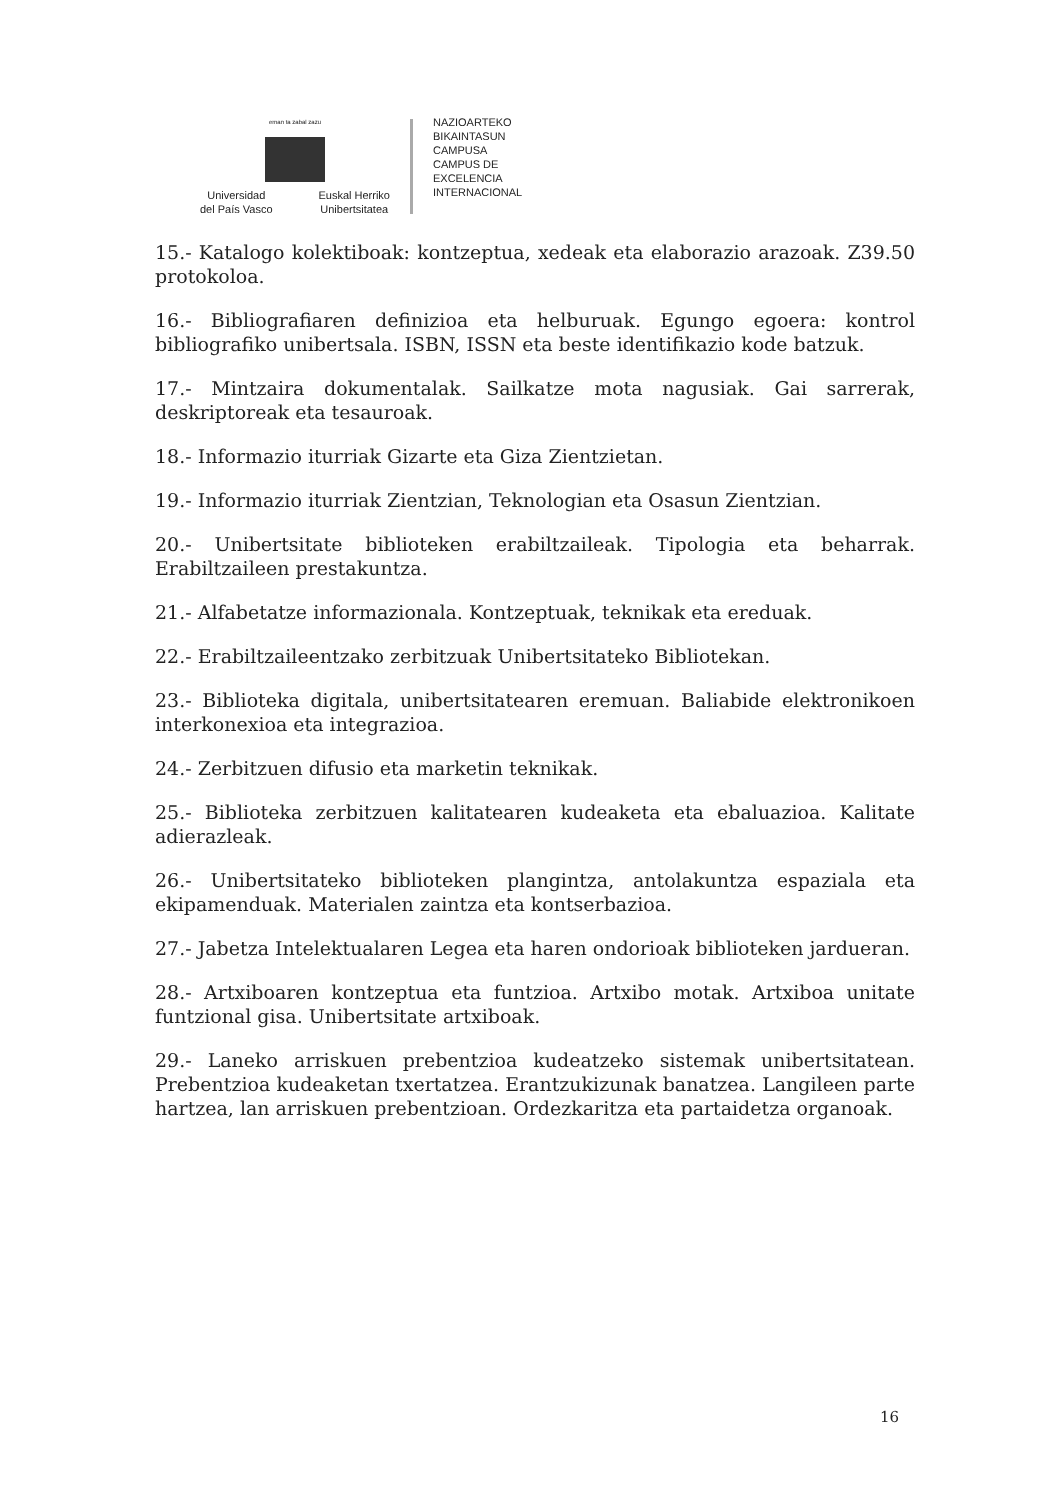eman ta zabal zazu
Universidad
del País Vasco Euskal Herriko
Unibertsitatea
NAZIOARTEKO
BIKAINTASUN
CAMPUSA
CAMPUS DE
EXCELENCIA
INTERNACIONAL
15.- Katalogo kolektiboak: kontzeptua, xedeak eta elaborazio arazoak. Z39.50 protokoloa.
16.- Bibliografiaren definizioa eta helburuak. Egungo egoera: kontrol bibliografiko unibertsala. ISBN, ISSN eta beste identifikazio kode batzuk.
17.- Mintzaira dokumentalak. Sailkatze mota nagusiak. Gai sarrerak, deskriptoreak eta tesauroak.
18.- Informazio iturriak Gizarte eta Giza Zientzietan.
19.- Informazio iturriak Zientzian, Teknologian eta Osasun Zientzian.
20.- Unibertsitate biblioteken erabiltzaileak. Tipologia eta beharrak. Erabiltzaileen prestakuntza.
21.- Alfabetatze informazionala. Kontzeptuak, teknikak eta ereduak.
22.- Erabiltzaileentzako zerbitzuak Unibertsitateko Bibliotekan.
23.- Biblioteka digitala, unibertsitatearen eremuan. Baliabide elektronikoen interkonexioa eta integrazioa.
24.- Zerbitzuen difusio eta marketin teknikak.
25.- Biblioteka zerbitzuen kalitatearen kudeaketa eta ebaluazioa. Kalitate adierazleak.
26.- Unibertsitateko biblioteken plangintza, antolakuntza espaziala eta ekipamenduak. Materialen zaintza eta kontserbazioa.
27.- Jabetza Intelektualaren Legea eta haren ondorioak biblioteken jardueran.
28.- Artxiboaren kontzeptua eta funtzioa. Artxibo motak. Artxiboa unitate funtzional gisa. Unibertsitate artxiboak.
29.- Laneko arriskuen prebentzioa kudeatzeko sistemak unibertsitatean. Prebentzioa kudeaketan txertatzea. Erantzukizunak banatzea. Langileen parte hartzea, lan arriskuen prebentzioan. Ordezkaritza eta partaidetza organoak.
16